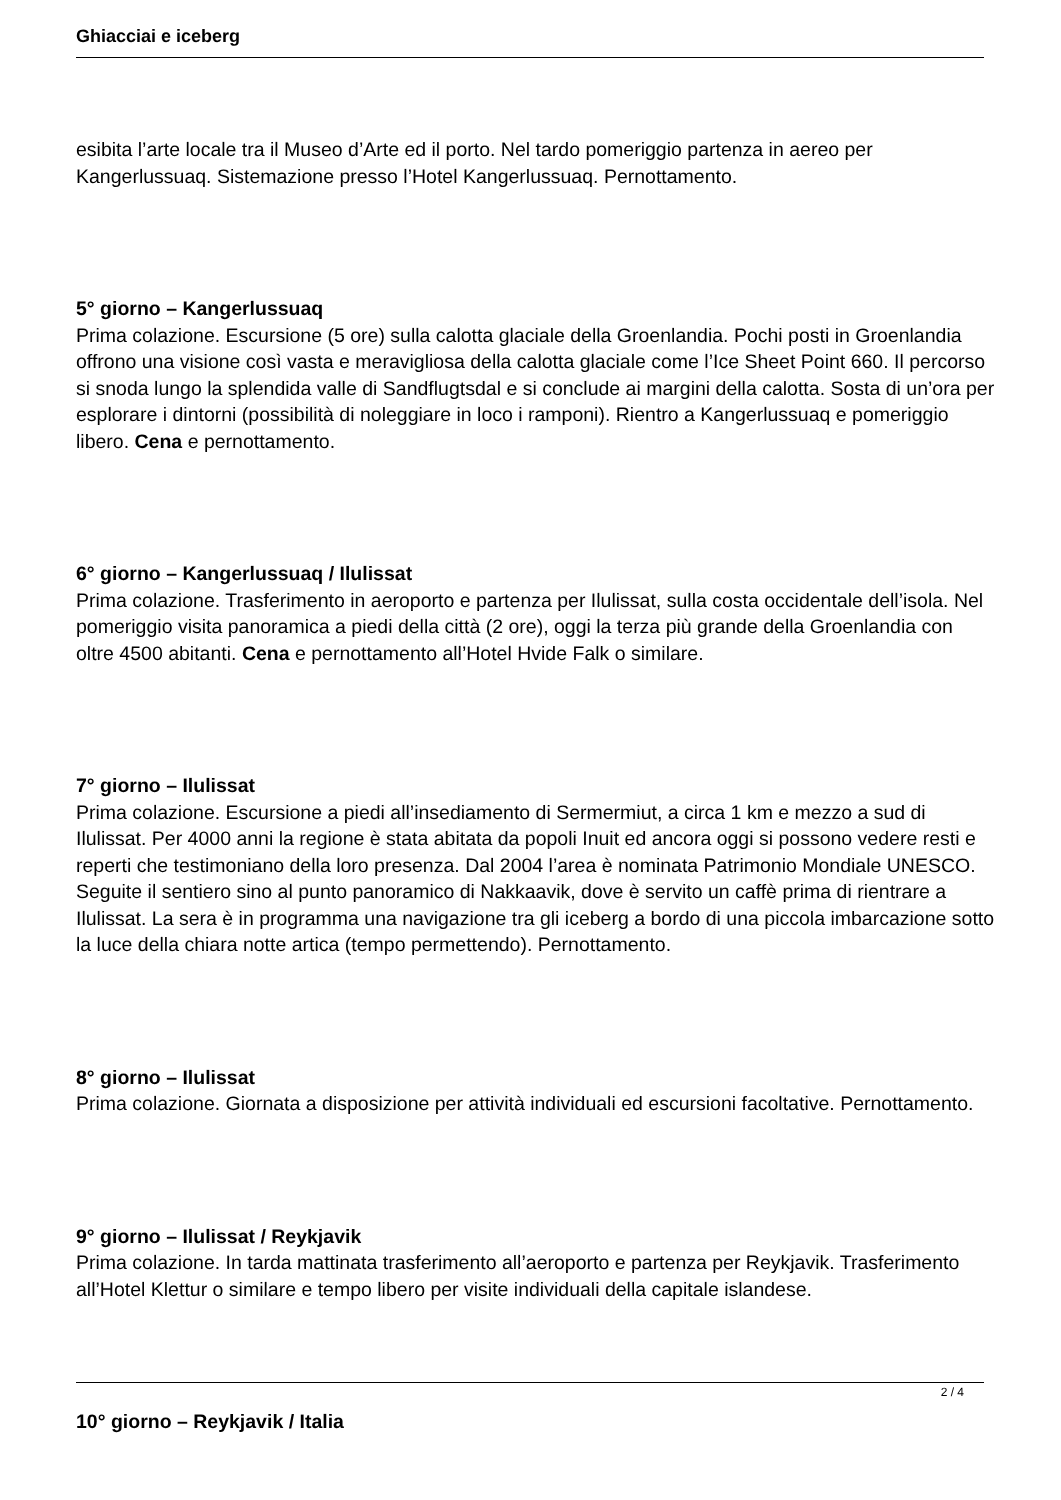Ghiacciai e iceberg
esibita l’arte locale tra il Museo d’Arte ed il porto. Nel tardo pomeriggio partenza in aereo per Kangerlussuaq. Sistemazione presso l’Hotel Kangerlussuaq. Pernottamento.
5° giorno – Kangerlussuaq
Prima colazione. Escursione (5 ore) sulla calotta glaciale della Groenlandia. Pochi posti in Groenlandia offrono una visione così vasta e meravigliosa della calotta glaciale come l’Ice Sheet Point 660. Il percorso si snoda lungo la splendida valle di Sandflugtsdal e si conclude ai margini della calotta. Sosta di un’ora per esplorare i dintorni (possibilità di noleggiare in loco i ramponi). Rientro a Kangerlussuaq e pomeriggio libero. Cena e pernottamento.
6° giorno – Kangerlussuaq / Ilulissat
Prima colazione. Trasferimento in aeroporto e partenza per Ilulissat, sulla costa occidentale dell’isola. Nel pomeriggio visita panoramica a piedi della città (2 ore), oggi la terza più grande della Groenlandia con oltre 4500 abitanti. Cena e pernottamento all’Hotel Hvide Falk o similare.
7° giorno – Ilulissat
Prima colazione. Escursione a piedi all’insediamento di Sermermiut, a circa 1 km e mezzo a sud di Ilulissat. Per 4000 anni la regione è stata abitata da popoli Inuit ed ancora oggi si possono vedere resti e reperti che testimoniano della loro presenza. Dal 2004 l’area è nominata Patrimonio Mondiale UNESCO. Seguite il sentiero sino al punto panoramico di Nakkaavik, dove è servito un caffè prima di rientrare a Ilulissat. La sera è in programma una navigazione tra gli iceberg a bordo di una piccola imbarcazione sotto la luce della chiara notte artica (tempo permettendo). Pernottamento.
8° giorno – Ilulissat
Prima colazione. Giornata a disposizione per attività individuali ed escursioni facoltative. Pernottamento.
9° giorno – Ilulissat / Reykjavik
Prima colazione. In tarda mattinata trasferimento all’aeroporto e partenza per Reykjavik. Trasferimento all’Hotel Klettur o similare e tempo libero per visite individuali della capitale islandese.
10° giorno – Reykjavik / Italia
2 / 4